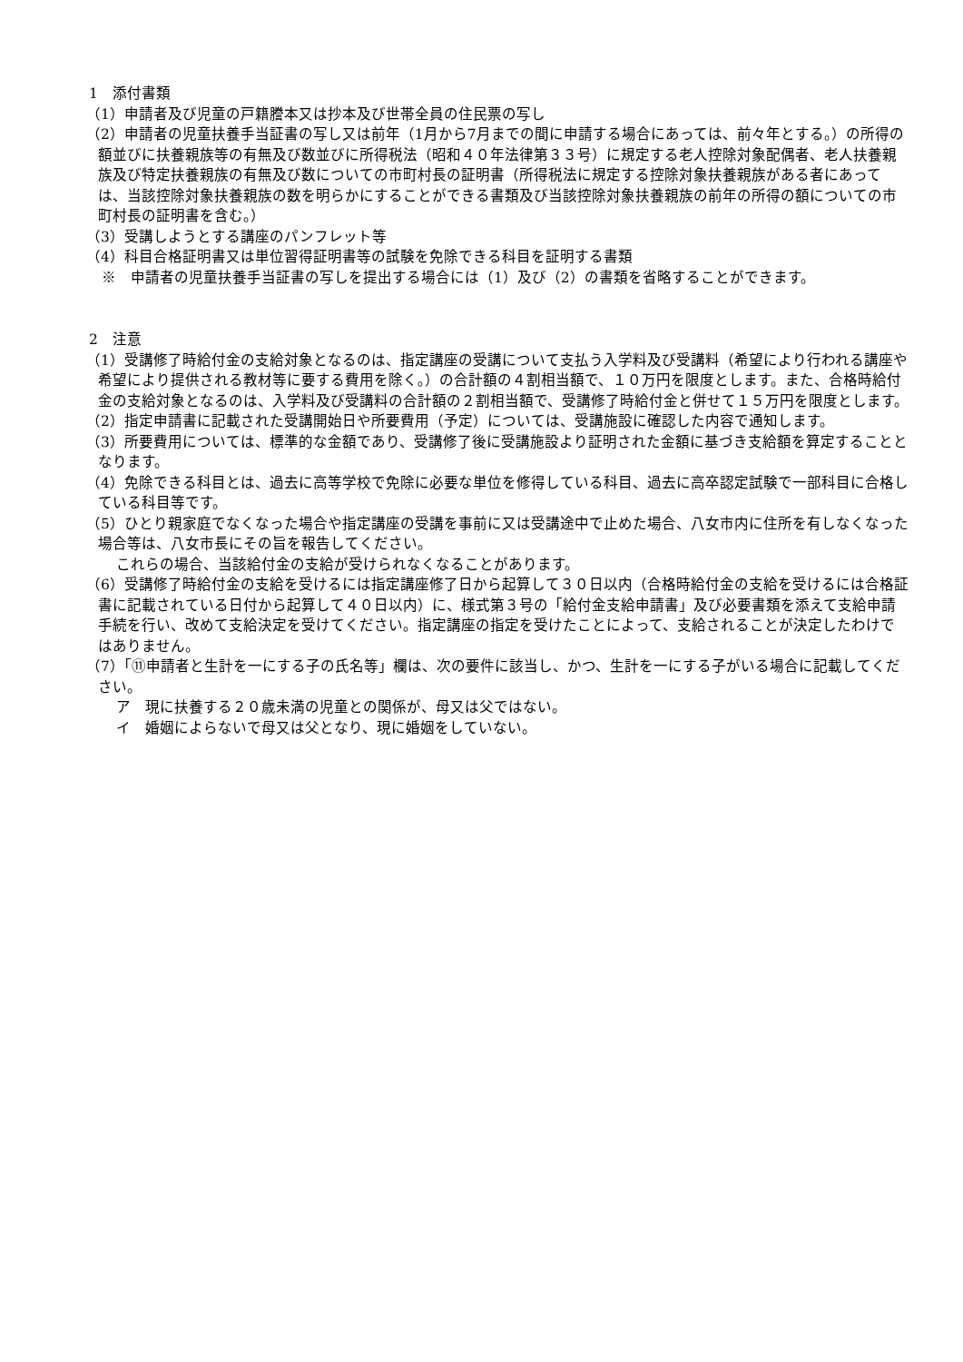1　添付書類
（1）申請者及び児童の戸籍謄本又は抄本及び世帯全員の住民票の写し
（2）申請者の児童扶養手当証書の写し又は前年（1月から7月までの間に申請する場合にあっては、前々年とする。）の所得の額並びに扶養親族等の有無及び数並びに所得税法（昭和４０年法律第３３号）に規定する老人控除対象配偶者、老人扶養親族及び特定扶養親族の有無及び数についての市町村長の証明書（所得税法に規定する控除対象扶養親族がある者にあっては、当該控除対象扶養親族の数を明らかにすることができる書類及び当該控除対象扶養親族の前年の所得の額についての市町村長の証明書を含む。）
（3）受講しようとする講座のパンフレット等
（4）科目合格証明書又は単位習得証明書等の試験を免除できる科目を証明する書類
※　申請者の児童扶養手当証書の写しを提出する場合には（1）及び（2）の書類を省略することができます。
2　注意
（1）受講修了時給付金の支給対象となるのは、指定講座の受講について支払う入学料及び受講料（希望により行われる講座や希望により提供される教材等に要する費用を除く。）の合計額の４割相当額で、１０万円を限度とします。また、合格時給付金の支給対象となるのは、入学料及び受講料の合計額の２割相当額で、受講修了時給付金と併せて１５万円を限度とします。
（2）指定申請書に記載された受講開始日や所要費用（予定）については、受講施設に確認した内容で通知します。
（3）所要費用については、標準的な金額であり、受講修了後に受講施設より証明された金額に基づき支給額を算定することとなります。
（4）免除できる科目とは、過去に高等学校で免除に必要な単位を修得している科目、過去に高卒認定試験で一部科目に合格している科目等です。
（5）ひとり親家庭でなくなった場合や指定講座の受講を事前に又は受講途中で止めた場合、八女市内に住所を有しなくなった場合等は、八女市長にその旨を報告してください。
これらの場合、当該給付金の支給が受けられなくなることがあります。
（6）受講修了時給付金の支給を受けるには指定講座修了日から起算して３０日以内（合格時給付金の支給を受けるには合格証書に記載されている日付から起算して４０日以内）に、様式第３号の「給付金支給申請書」及び必要書類を添えて支給申請手続を行い、改めて支給決定を受けてください。指定講座の指定を受けたことによって、支給されることが決定したわけではありません。
（7）「⑪申請者と生計を一にする子の氏名等」欄は、次の要件に該当し、かつ、生計を一にする子がいる場合に記載してください。
ア　現に扶養する２０歳未満の児童との関係が、母又は父ではない。
イ　婚姻によらないで母又は父となり、現に婚姻をしていない。